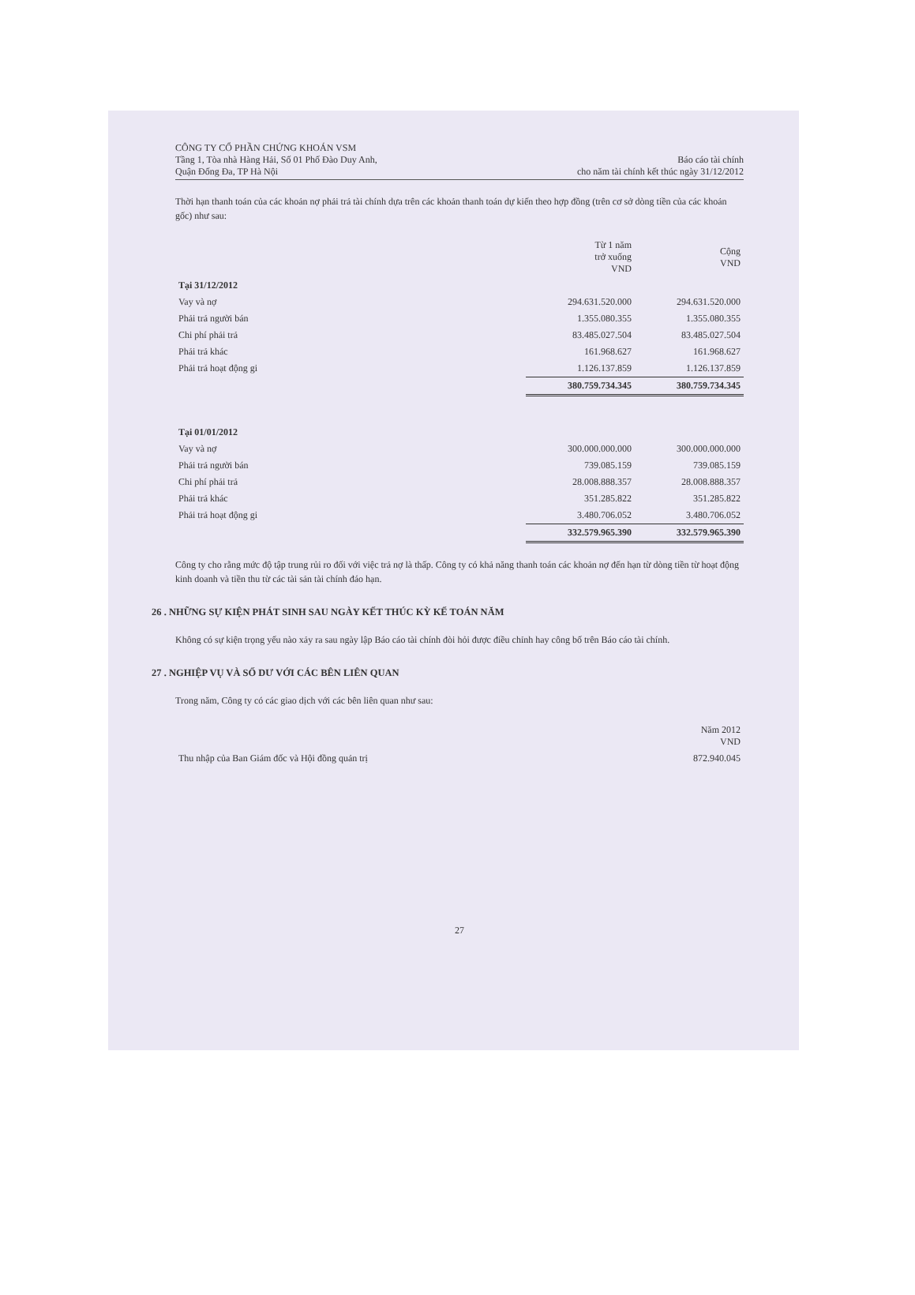CÔNG TY CỔ PHẦN CHỨNG KHOÁN VSM
Tầng 1, Tòa nhà Hàng Hải, Số 01 Phố Đào Duy Anh,
Quận Đống Đa, TP Hà Nội
Báo cáo tài chính
cho năm tài chính kết thúc ngày 31/12/2012
Thời hạn thanh toán của các khoản nợ phải trả tài chính dựa trên các khoản thanh toán dự kiến theo hợp đồng (trên cơ sở dòng tiền của các khoản gốc) như sau:
| | Từ 1 năm trở xuống VND | Cộng VND |
| --- | --- | --- |
| Tại 31/12/2012 | | |
| Vay và nợ | 294.631.520.000 | 294.631.520.000 |
| Phải trả người bán | 1.355.080.355 | 1.355.080.355 |
| Chi phí phải trả | 83.485.027.504 | 83.485.027.504 |
| Phải trả khác | 161.968.627 | 161.968.627 |
| Phải trả hoạt động gi | 1.126.137.859 | 1.126.137.859 |
| | 380.759.734.345 | 380.759.734.345 |
| Tại 01/01/2012 | | |
| Vay và nợ | 300.000.000.000 | 300.000.000.000 |
| Phải trả người bán | 739.085.159 | 739.085.159 |
| Chi phí phải trả | 28.008.888.357 | 28.008.888.357 |
| Phải trả khác | 351.285.822 | 351.285.822 |
| Phải trả hoạt động gi | 3.480.706.052 | 3.480.706.052 |
| | 332.579.965.390 | 332.579.965.390 |
Công ty cho rằng mức độ tập trung rủi ro đối với việc trả nợ là thấp. Công ty có khả năng thanh toán các khoản nợ đến hạn từ dòng tiền từ hoạt động kinh doanh và tiền thu từ các tài sản tài chính đáo hạn.
26 . NHỮNG SỰ KIỆN PHÁT SINH SAU NGÀY KẾT THÚC KỲ KẾ TOÁN NĂM
Không có sự kiện trọng yếu nào xảy ra sau ngày lập Báo cáo tài chính đòi hỏi được điều chỉnh hay công bố trên Báo cáo tài chính.
27 . NGHIỆP VỤ VÀ SỐ DƯ VỚI CÁC BÊN LIÊN QUAN
Trong năm, Công ty có các giao dịch với các bên liên quan như sau:
| | Năm 2012 VND |
| --- | --- |
| Thu nhập của Ban Giám đốc và Hội đồng quản trị | 872.940.045 |
27